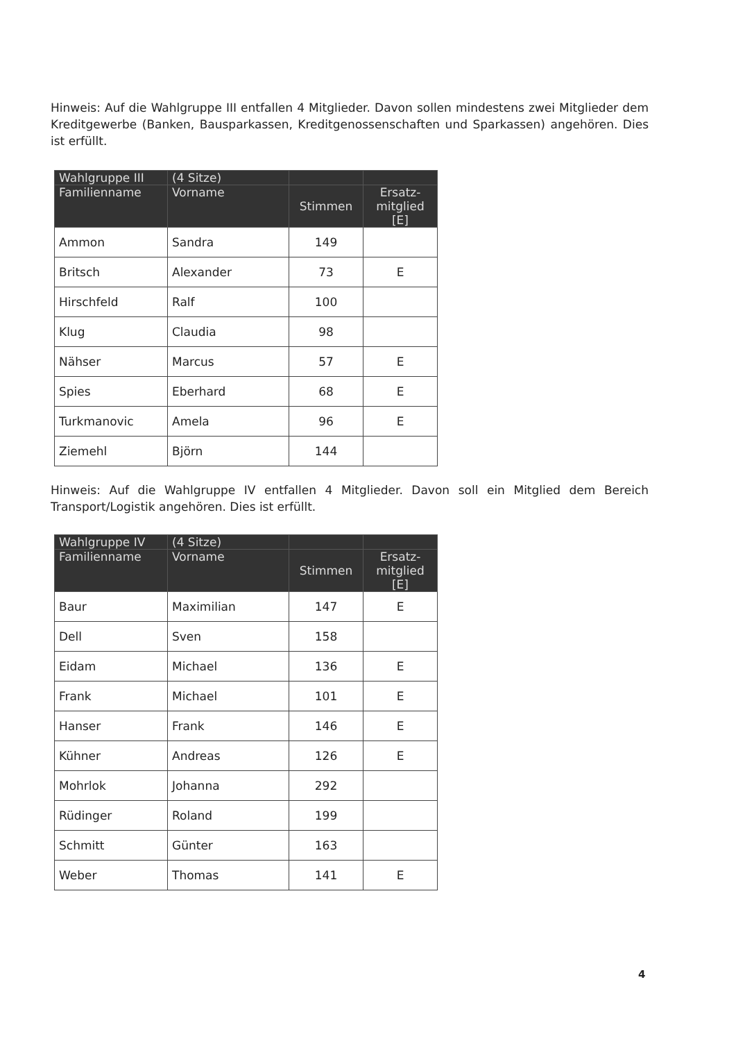Hinweis: Auf die Wahlgruppe III entfallen 4 Mitglieder. Davon sollen mindestens zwei Mitglieder dem Kreditgewerbe (Banken, Bausparkassen, Kreditgenossenschaften und Sparkassen) angehören. Dies ist erfüllt.
| Wahlgruppe III | (4 Sitze) | | |
| --- | --- | --- | --- |
| Familienname | Vorname | Stimmen | Ersatz- mitglied [E] |
| Ammon | Sandra | 149 | |
| Britsch | Alexander | 73 | E |
| Hirschfeld | Ralf | 100 | |
| Klug | Claudia | 98 | |
| Nähser | Marcus | 57 | E |
| Spies | Eberhard | 68 | E |
| Turkmanovic | Amela | 96 | E |
| Ziemehl | Björn | 144 | |
Hinweis: Auf die Wahlgruppe IV entfallen 4 Mitglieder. Davon soll ein Mitglied dem Bereich Transport/Logistik angehören. Dies ist erfüllt.
| Wahlgruppe IV | (4 Sitze) | | |
| --- | --- | --- | --- |
| Familienname | Vorname | Stimmen | Ersatz- mitglied [E] |
| Baur | Maximilian | 147 | E |
| Dell | Sven | 158 | |
| Eidam | Michael | 136 | E |
| Frank | Michael | 101 | E |
| Hanser | Frank | 146 | E |
| Kühner | Andreas | 126 | E |
| Mohrlok | Johanna | 292 | |
| Rüdinger | Roland | 199 | |
| Schmitt | Günter | 163 | |
| Weber | Thomas | 141 | E |
4